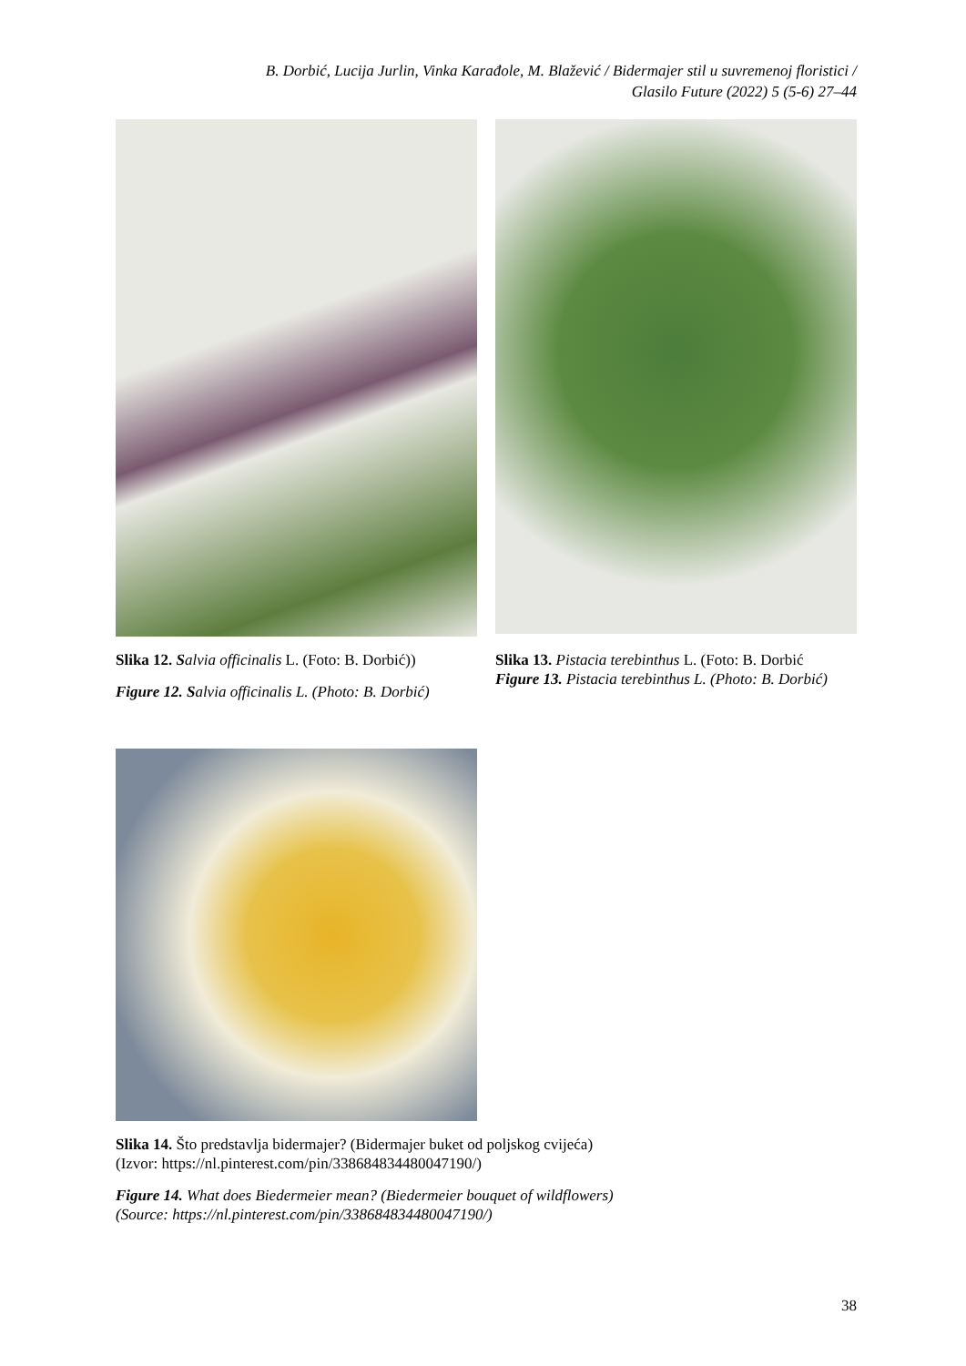B. Dorbić, Lucija Jurlin, Vinka Karađole, M. Blažević / Bidermajer stil u suvremenoj floristici /
Glasilo Future (2022) 5 (5-6) 27–44
Slika 12. Salvia officinalis L. (Foto: B. Dorbić))
Figure 12. S alvia officinalis L. (Photo: B. Dorbić)
Slika 13. Pistacia terebinthus L. (Foto: B. Dorbić
Figure 13. Pistacia terebinthus L. (Photo: B. Dorbić)
Slika 14. Što predstavlja bidermajer? (Bidermajer buket od poljskog cvijeća)
(Izvor: https://nl.pinterest.com/pin/338684834480047190/)
Figure 14. What does Biedermeier mean? (Biedermeier bouquet of wildflowers)
(Source: https://nl.pinterest.com/pin/338684834480047190/)
38